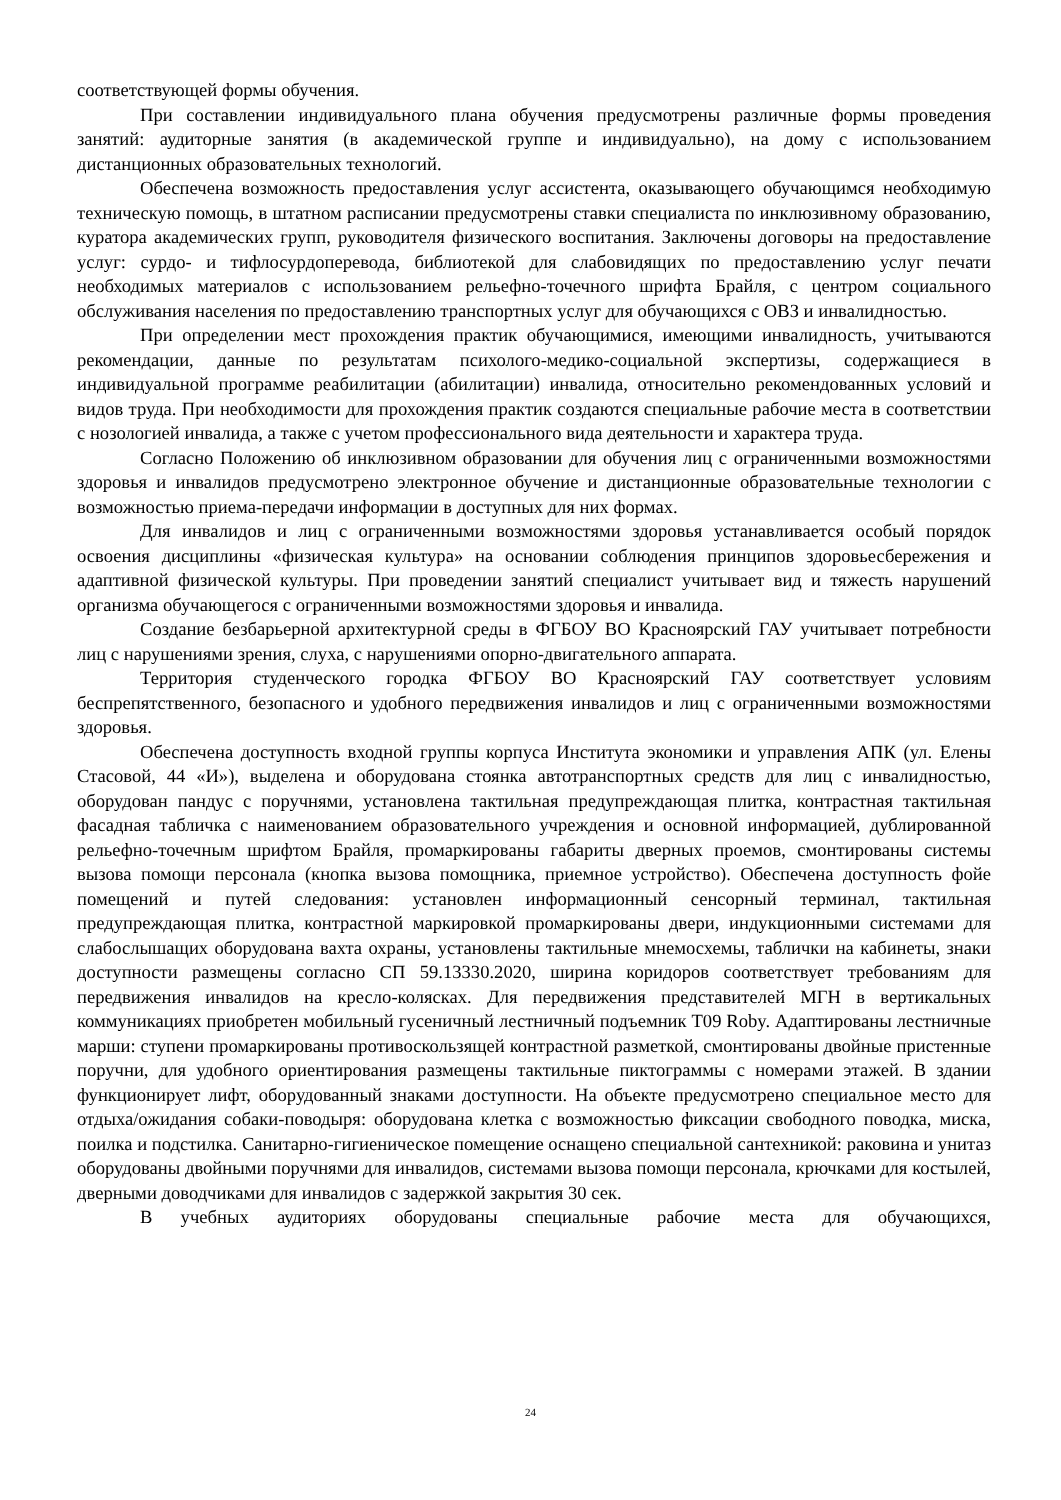соответствующей формы обучения.
При составлении индивидуального плана обучения предусмотрены различные формы проведения занятий: аудиторные занятия (в академической группе и индивидуально), на дому с использованием дистанционных образовательных технологий.
Обеспечена возможность предоставления услуг ассистента, оказывающего обучающимся необходимую техническую помощь, в штатном расписании предусмотрены ставки специалиста по инклюзивному образованию, куратора академических групп, руководителя физического воспитания. Заключены договоры на предоставление услуг: сурдо- и тифлосурдоперевода, библиотекой для слабовидящих по предоставлению услуг печати необходимых материалов с использованием рельефно-точечного шрифта Брайля, с центром социального обслуживания населения по предоставлению транспортных услуг для обучающихся с ОВЗ и инвалидностью.
При определении мест прохождения практик обучающимися, имеющими инвалидность, учитываются рекомендации, данные по результатам психолого-медико-социальной экспертизы, содержащиеся в индивидуальной программе реабилитации (абилитации) инвалида, относительно рекомендованных условий и видов труда. При необходимости для прохождения практик создаются специальные рабочие места в соответствии с нозологией инвалида, а также с учетом профессионального вида деятельности и характера труда.
Согласно Положению об инклюзивном образовании для обучения лиц с ограниченными возможностями здоровья и инвалидов предусмотрено электронное обучение и дистанционные образовательные технологии с возможностью приема-передачи информации в доступных для них формах.
Для инвалидов и лиц с ограниченными возможностями здоровья устанавливается особый порядок освоения дисциплины «физическая культура» на основании соблюдения принципов здоровьесбережения и адаптивной физической культуры. При проведении занятий специалист учитывает вид и тяжесть нарушений организма обучающегося с ограниченными возможностями здоровья и инвалида.
Создание безбарьерной архитектурной среды в ФГБОУ ВО Красноярский ГАУ учитывает потребности лиц с нарушениями зрения, слуха, с нарушениями опорно-двигательного аппарата.
Территория студенческого городка ФГБОУ ВО Красноярский ГАУ соответствует условиям беспрепятственного, безопасного и удобного передвижения инвалидов и лиц с ограниченными возможностями здоровья.
Обеспечена доступность входной группы корпуса Института экономики и управления АПК (ул. Елены Стасовой, 44 «И»), выделена и оборудована стоянка автотранспортных средств для лиц с инвалидностью, оборудован пандус с поручнями, установлена тактильная предупреждающая плитка, контрастная тактильная фасадная табличка с наименованием образовательного учреждения и основной информацией, дублированной рельефно-точечным шрифтом Брайля, промаркированы габариты дверных проемов, смонтированы системы вызова помощи персонала (кнопка вызова помощника, приемное устройство). Обеспечена доступность фойе помещений и путей следования: установлен информационный сенсорный терминал, тактильная предупреждающая плитка, контрастной маркировкой промаркированы двери, индукционными системами для слабослышащих оборудована вахта охраны, установлены тактильные мнемосхемы, таблички на кабинеты, знаки доступности размещены согласно СП 59.13330.2020, ширина коридоров соответствует требованиям для передвижения инвалидов на кресло-колясках. Для передвижения представителей МГН в вертикальных коммуникациях приобретен мобильный гусеничный лестничный подъемник T09 Roby. Адаптированы лестничные марши: ступени промаркированы противоскользящей контрастной разметкой, смонтированы двойные пристенные поручни, для удобного ориентирования размещены тактильные пиктограммы с номерами этажей. В здании функционирует лифт, оборудованный знаками доступности. На объекте предусмотрено специальное место для отдыха/ожидания собаки-поводыря: оборудована клетка с возможностью фиксации свободного поводка, миска, поилка и подстилка. Санитарно-гигиеническое помещение оснащено специальной сантехникой: раковина и унитаз оборудованы двойными поручнями для инвалидов, системами вызова помощи персонала, крючками для костылей, дверными доводчиками для инвалидов с задержкой закрытия 30 сек.
В учебных аудиториях оборудованы специальные рабочие места для обучающихся,
24